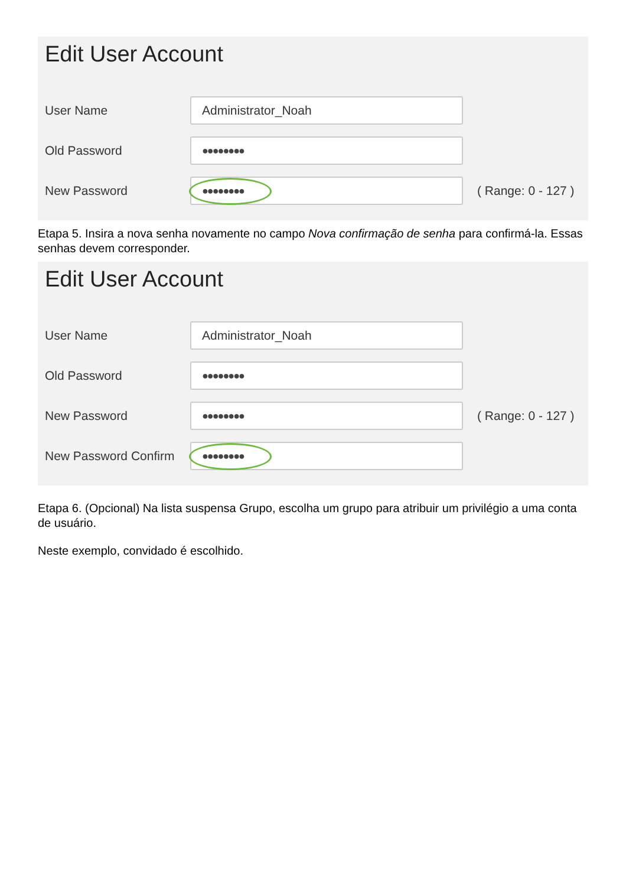Edit User Account
User Name
Administrator_Noah
Old Password
●●●●●●●●
New Password
●●●●●●●●
( Range: 0 - 127 )
Etapa 5. Insira a nova senha novamente no campo Nova confirmação de senha para confirmá-la. Essas senhas devem corresponder.
Edit User Account
User Name
Administrator_Noah
Old Password
●●●●●●●●
New Password
●●●●●●●●
( Range: 0 - 127 )
New Password Confirm
●●●●●●●●
Etapa 6. (Opcional) Na lista suspensa Grupo, escolha um grupo para atribuir um privilégio a uma conta de usuário.
Neste exemplo, convidado é escolhido.